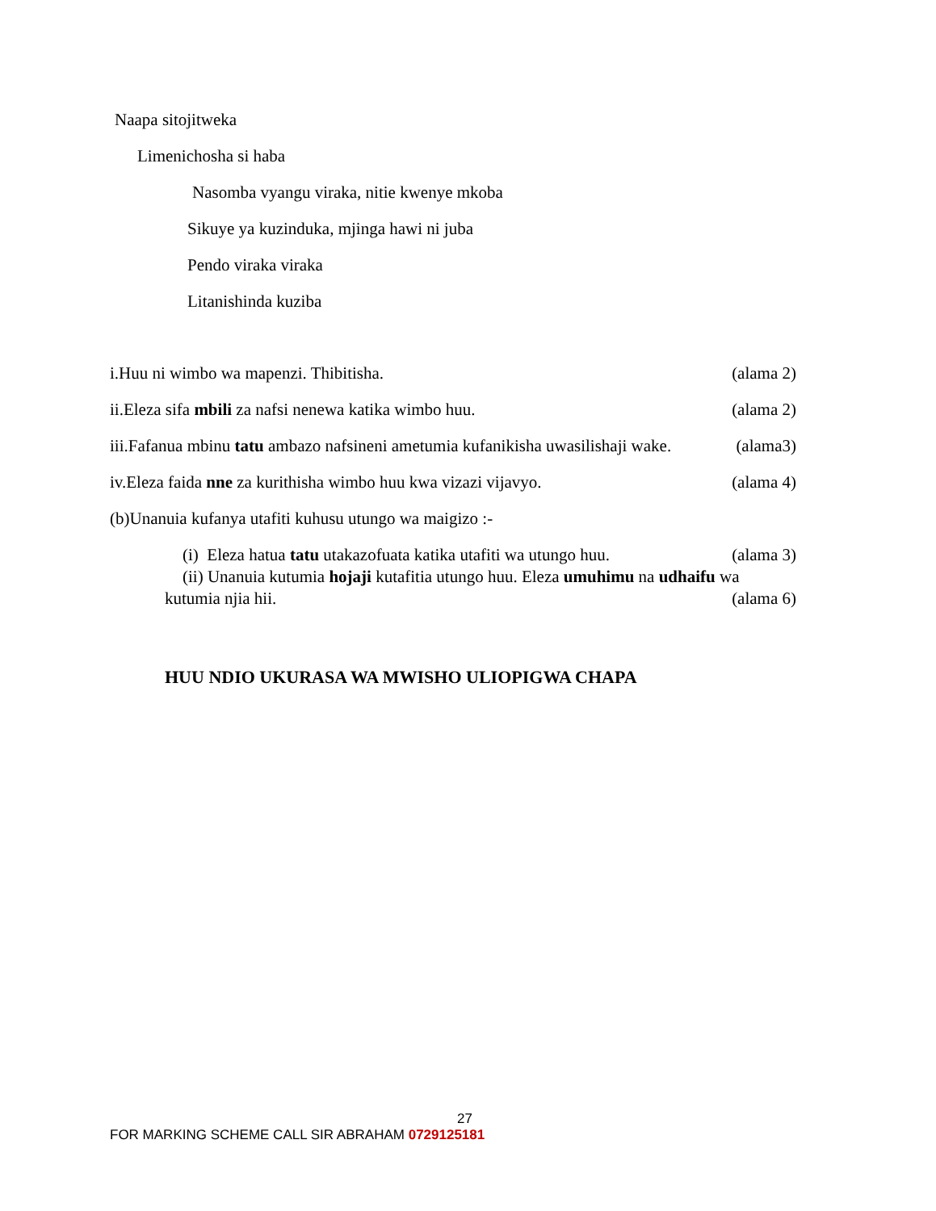Naapa sitojitweka
Limenichosha si haba
Nasomba vyangu viraka, nitie kwenye mkoba
Sikuye ya kuzinduka, mjinga hawi ni juba
Pendo viraka viraka
Litanishinda kuziba
i.Huu ni wimbo wa mapenzi. Thibitisha. (alama 2)
ii.Eleza sifa mbili za nafsi nenewa katika wimbo huu. (alama 2)
iii.Fafanua mbinu tatu ambazo nafsineni ametumia kufanikisha uwasilishaji wake. (alama3)
iv.Eleza faida nne za kurithisha wimbo huu kwa vizazi vijavyo. (alama 4)
(b)Unanuia kufanya utafiti kuhusu utungo wa maigizo :-
(i) Eleza hatua tatu utakazofuata katika utafiti wa utungo huu. (alama 3)
(ii) Unanuia kutumia hojaji kutafitia utungo huu. Eleza umuhimu na udhaifu wa
kutumia njia hii. (alama 6)
HUU NDIO UKURASA WA MWISHO ULIOPIGWA CHAPA
27
FOR MARKING SCHEME CALL SIR ABRAHAM 0729125181